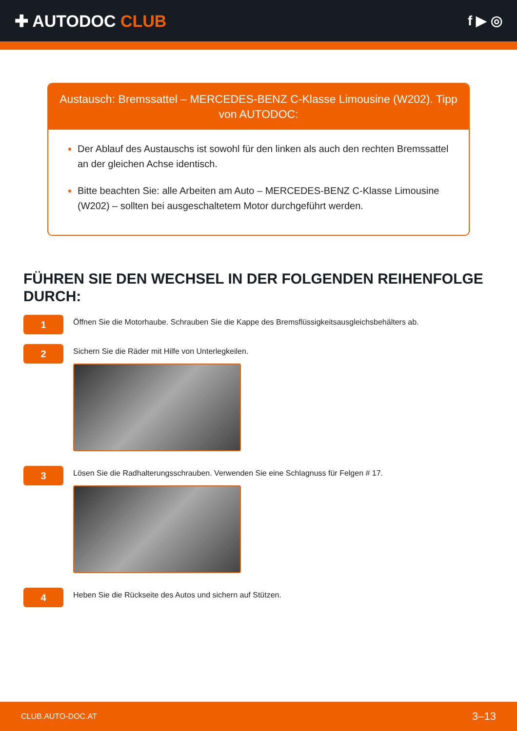✚ AUTODOC CLUB
f ▶ ◎
Austausch: Bremssattel – MERCEDES-BENZ C-Klasse Limousine (W202). Tipp von AUTODOC:
Der Ablauf des Austauschs ist sowohl für den linken als auch den rechten Bremssattel an der gleichen Achse identisch.
Bitte beachten Sie: alle Arbeiten am Auto – MERCEDES-BENZ C-Klasse Limousine (W202) – sollten bei ausgeschaltetem Motor durchgeführt werden.
FÜHREN SIE DEN WECHSEL IN DER FOLGENDEN REIHENFOLGE DURCH:
1
Öffnen Sie die Motorhaube. Schrauben Sie die Kappe des Bremsflüssigkeitsausgleichsbehälters ab.
2
Sichern Sie die Räder mit Hilfe von Unterlegkeilen.
3
Lösen Sie die Radhalterungsschrauben. Verwenden Sie eine Schlagnuss für Felgen # 17.
4
Heben Sie die Rückseite des Autos und sichern auf Stützen.
CLUB.AUTO-DOC.AT 3–13